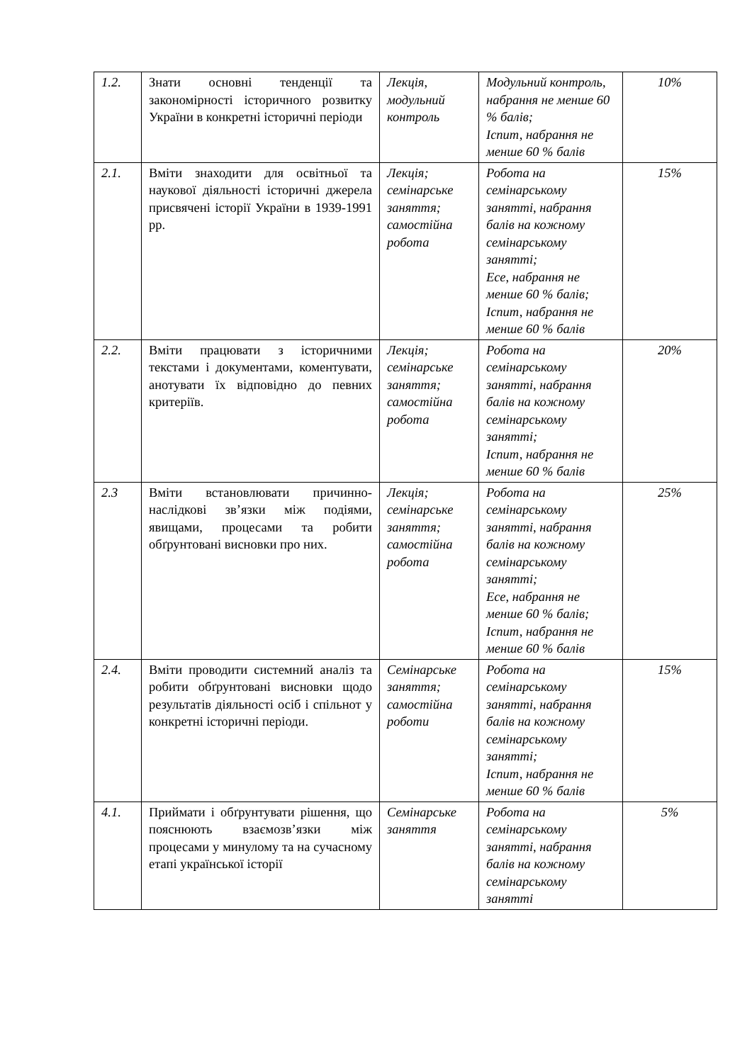| 1.2. | Знати основні тенденції та закономірності історичного розвитку України в конкретні історичні періоди | Лекція, модульний контроль | Модульний контроль, набрання не менше 60 % балів; Іспит, набрання не менше 60 % балів | 10% |
| 2.1. | Вміти знаходити для освітньої та наукової діяльності історичні джерела присвячені історії України в 1939-1991 рр. | Лекція; семінарське заняття; самостійна робота | Робота на семінарському занятті, набрання балів на кожному семінарському занятті; Есе, набрання не менше 60 % балів; Іспит, набрання не менше 60 % балів | 15% |
| 2.2. | Вміти працювати з історичними текстами і документами, коментувати, анотувати їх відповідно до певних критеріїв. | Лекція; семінарське заняття; самостійна робота | Робота на семінарському занятті, набрання балів на кожному семінарському занятті; Іспит, набрання не менше 60 % балів | 20% |
| 2.3 | Вміти встановлювати причинно-наслідкові зв’язки між подіями, явищами, процесами та робити обґрунтовані висновки про них. | Лекція; семінарське заняття; самостійна робота | Робота на семінарському занятті, набрання балів на кожному семінарському занятті; Есе, набрання не менше 60 % балів; Іспит, набрання не менше 60 % балів | 25% |
| 2.4. | Вміти проводити системний аналіз та робити обґрунтовані висновки щодо результатів діяльності осіб і спільнот у конкретні історичні періоди. | Семінарське заняття; самостійна роботи | Робота на семінарському занятті, набрання балів на кожному семінарському занятті; Іспит, набрання не менше 60 % балів | 15% |
| 4.1. | Приймати і обґрунтувати рішення, що пояснюють взаємозв’язки між процесами у минулому та на сучасному етапі української історії | Семінарське заняття | Робота на семінарському занятті, набрання балів на кожному семінарському занятті | 5% |